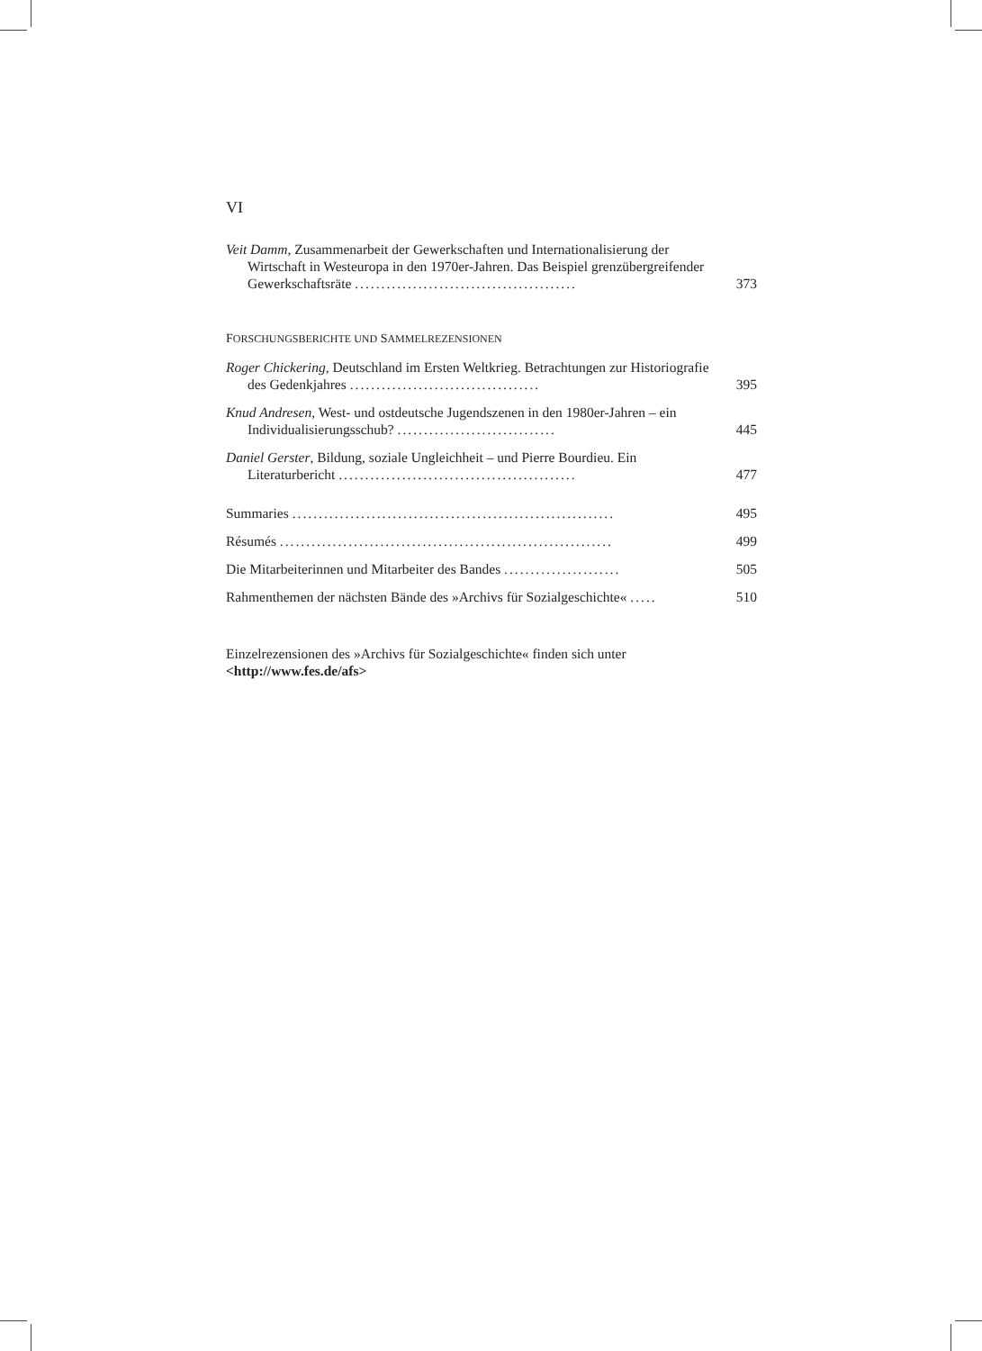VI
Veit Damm, Zusammenarbeit der Gewerkschaften und Internationalisierung der Wirtschaft in Westeuropa in den 1970er-Jahren. Das Beispiel grenzübergreifender Gewerkschaftsräte ..........................................
373
FORSCHUNGSBERICHTE UND SAMMELREZENSIONEN
Roger Chickering, Deutschland im Ersten Weltkrieg. Betrachtungen zur Historiografie des Gedenkjahres ....................................
395
Knud Andresen, West- und ostdeutsche Jugendszenen in den 1980er-Jahren – ein Individualisierungsschub? ..............................
445
Daniel Gerster, Bildung, soziale Ungleichheit – und Pierre Bourdieu. Ein Literaturbericht .............................................
477
Summaries .............................................................
495
Résumés ...............................................................
499
Die Mitarbeiterinnen und Mitarbeiter des Bandes ......................
505
Rahmenthemen der nächsten Bände des »Archivs für Sozialgeschichte« .....
510
Einzelrezensionen des »Archivs für Sozialgeschichte« finden sich unter
<http://www.fes.de/afs>